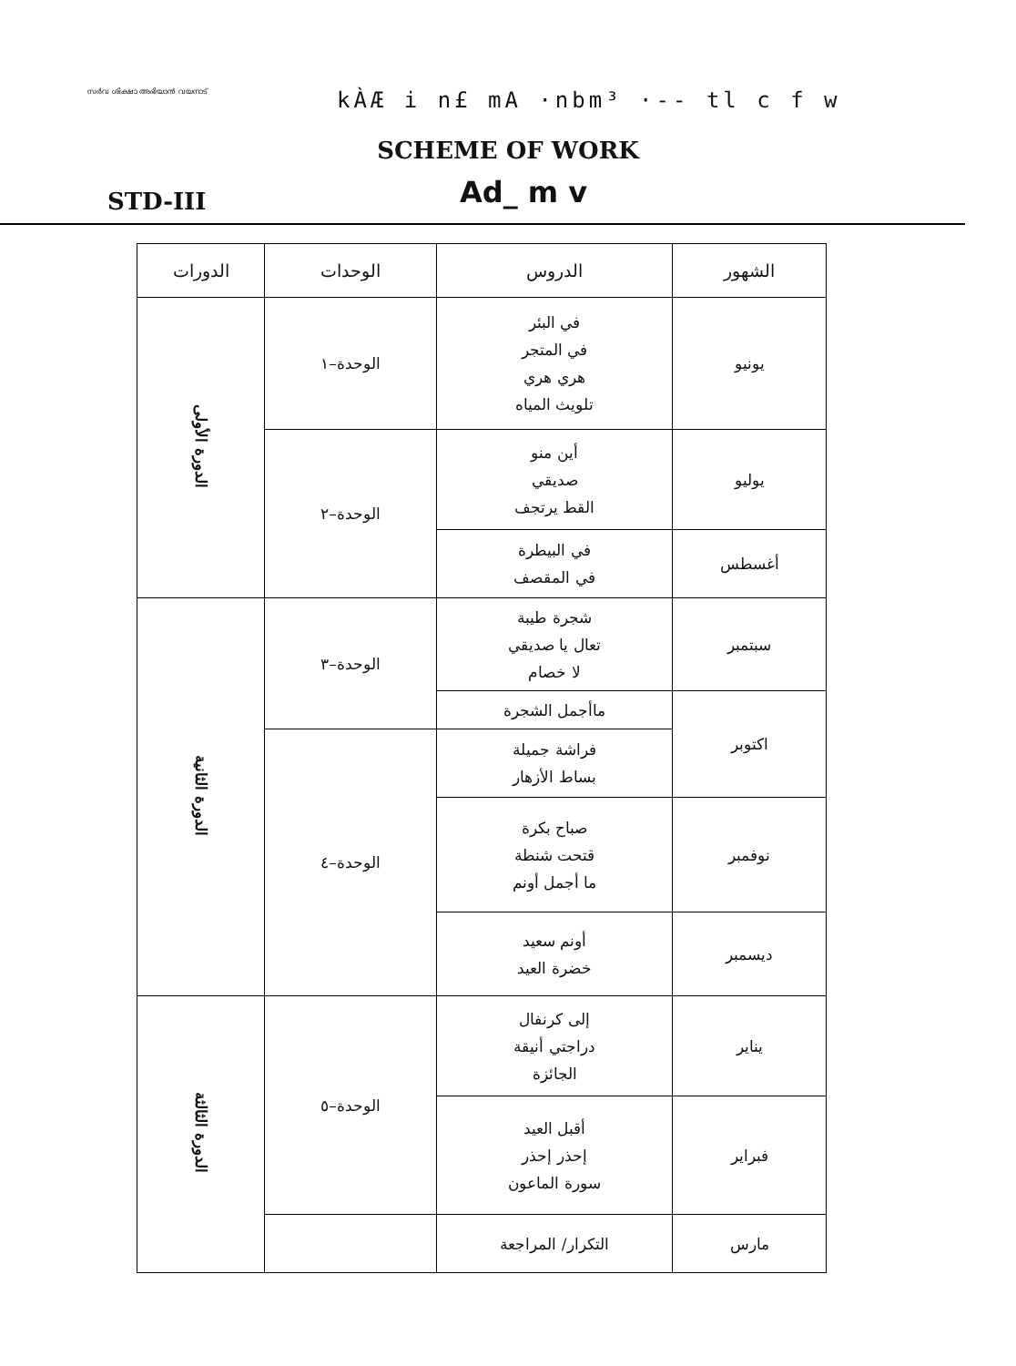സർവ ശിക്ഷാ അഭിയാൻ വയനാട് kÀÆ i n£ mA ·nbm³ ·-- tl c f w
SCHEME OF WORK
STD-III Ad_ m v
| الشهور | الدروس | الوحدات | الدورات |
| --- | --- | --- | --- |
| يونيو | في البئر في المتجر هري هري تلويث المياه | الوحدة–١ | الدورة الأولى |
| يوليو | أين منو صديقي القط يرتجف | الوحدة–٢ | |
| أغسطس | في البيطرة في المقصف | | |
| سبتمبر | شجرة طيبة تعال يا صديقي لا خصام | الوحدة–٣ | الدورة الثانية |
| اكتوبر | ماأجمل الشجرة | | |
| | فراشة جميلة بساط الأزهار | الوحدة–٤ | |
| نوفمبر | صباح بكرة قتحت شنطة ما أجمل أونم | | |
| ديسمبر | أونم سعيد خضرة العيد | | |
| يناير | إلى كرنفال دراجتي أنيقة الجائزة | الوحدة–٥ | الدورة الثالثة |
| فبراير | أقبل العيد إحذر إحذر سورة الماعون | | |
| مارس | التكرار/ المراجعة | | |